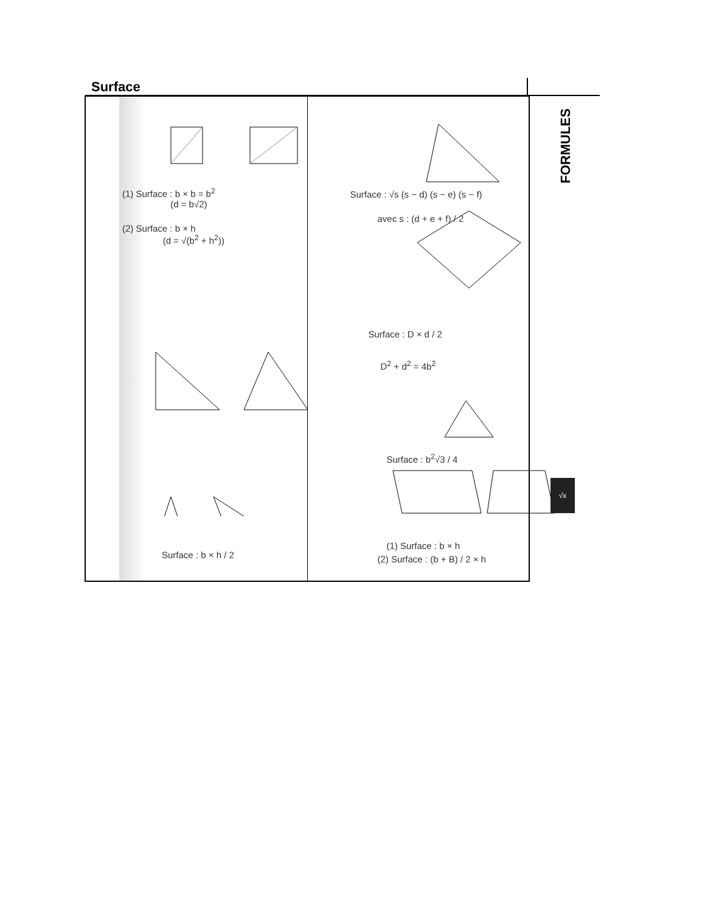Surface
(1) Surface : b × b = b<sup>2</sup>
(d = b√2)
(2) Surface : b × h
(d = √(b<sup>2</sup> + h<sup>2</sup>))
Surface : b × h / 2
Surface : √s (s − d) (s − e) (s − f)
avec s : (d + e + f) / 2
Surface : D × d / 2
D<sup>2</sup> + d<sup>2</sup> = 4b<sup>2</sup>
Surface : b<sup>2</sup>√3 / 4
(1) Surface : b × h
(2) Surface : (b + B) / 2 × h
FORMULES
√x